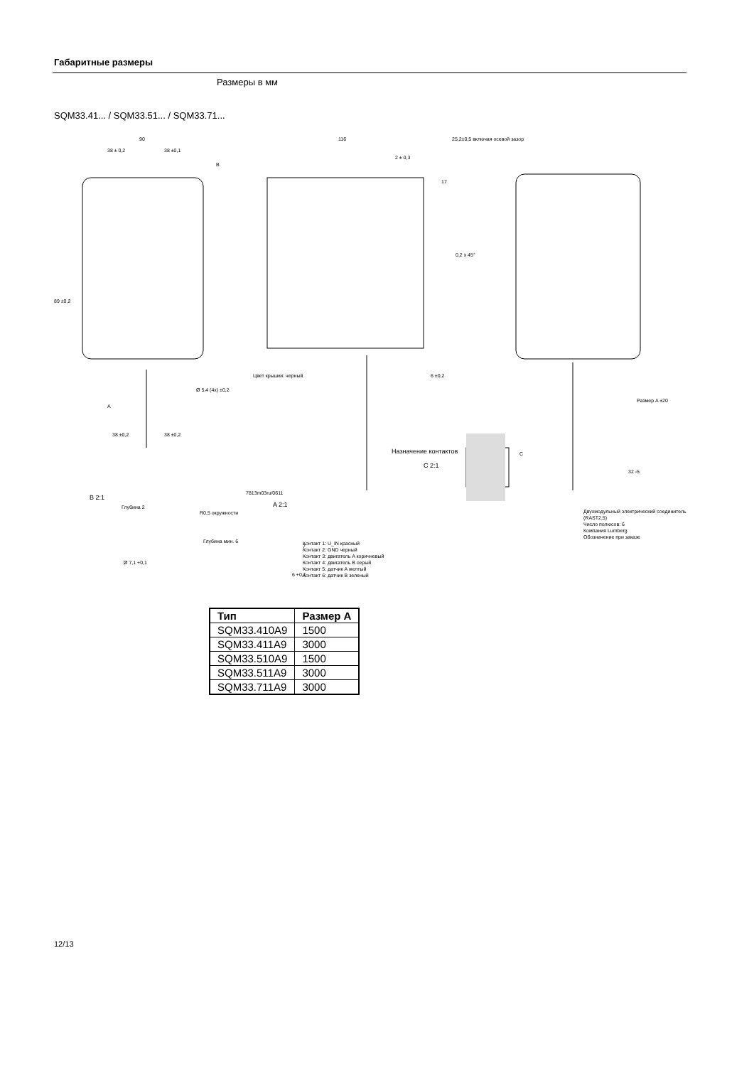Габаритные размеры
Размеры в мм
SQM33.41... / SQM33.51... / SQM33.71...
90
38 ± 0,2 38 ±0,1
B
89 ±0,2
7813m03ru/0611
116 25,2±0,5 включая осевой зазор
2 ± 0,3
17
0,2 x 45°
Цвет крышки: черный 6 ±0,2
Ø 5,4 (4x) ±0,2
A
38 ±0,2 38 ±0,2
Назначение контактов
C 2:1
C
Размер A ±20
32 -5
B 2:1
Глубина 2
Ø 7,1 +0,1
R0,5 окружности
Глубина мин. 6
A 2:1
6 +0,1
7
Контакт 1: U_IN красный
Контакт 2: GND черный
Контакт 3: двигатель A коричневый
Контакт 4: двигатель B серый
Контакт 5: датчик A желтый
Контакт 6: датчик B зеленый
Двухмодульный электрический соединитель (RAST2,5)
Число полюсов: 6
Компания Lumberg
Обозначение при заказе
| Тип | Размер A |
| --- | --- |
| SQM33.410A9 | 1500 |
| SQM33.411A9 | 3000 |
| SQM33.510A9 | 1500 |
| SQM33.511A9 | 3000 |
| SQM33.711A9 | 3000 |
12/13